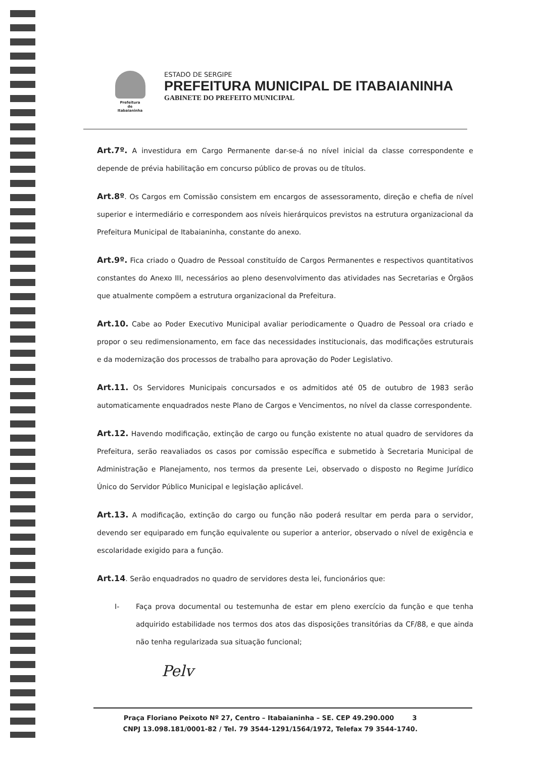Prefeitura
de
Itabaianinha
ESTADO DE SERGIPE
PREFEITURA MUNICIPAL DE ITABAIANINHA
GABINETE DO PREFEITO MUNICIPAL
Art.7º. A investidura em Cargo Permanente dar-se-á no nível inicial da classe correspondente e depende de prévia habilitação em concurso público de provas ou de títulos.
Art.8º. Os Cargos em Comissão consistem em encargos de assessoramento, direção e chefia de nível superior e intermediário e correspondem aos níveis hierárquicos previstos na estrutura organizacional da Prefeitura Municipal de Itabaianinha, constante do anexo.
Art.9º. Fica criado o Quadro de Pessoal constituído de Cargos Permanentes e respectivos quantitativos constantes do Anexo III, necessários ao pleno desenvolvimento das atividades nas Secretarias e Órgãos que atualmente compõem a estrutura organizacional da Prefeitura.
Art.10. Cabe ao Poder Executivo Municipal avaliar periodicamente o Quadro de Pessoal ora criado e propor o seu redimensionamento, em face das necessidades institucionais, das modificações estruturais e da modernização dos processos de trabalho para aprovação do Poder Legislativo.
Art.11. Os Servidores Municipais concursados e os admitidos até 05 de outubro de 1983 serão automaticamente enquadrados neste Plano de Cargos e Vencimentos, no nível da classe correspondente.
Art.12. Havendo modificação, extinção de cargo ou função existente no atual quadro de servidores da Prefeitura, serão reavaliados os casos por comissão específica e submetido à Secretaria Municipal de Administração e Planejamento, nos termos da presente Lei, observado o disposto no Regime Jurídico Único do Servidor Público Municipal e legislação aplicável.
Art.13. A modificação, extinção do cargo ou função não poderá resultar em perda para o servidor, devendo ser equiparado em função equivalente ou superior a anterior, observado o nível de exigência e escolaridade exigido para a função.
Art.14. Serão enquadrados no quadro de servidores desta lei, funcionários que:
I- Faça prova documental ou testemunha de estar em pleno exercício da função e que tenha adquirido estabilidade nos termos dos atos das disposições transitórias da CF/88, e que ainda não tenha regularizada sua situação funcional;
Pelv
Praça Floriano Peixoto Nº 27, Centro – Itabaianinha – SE. CEP 49.290.000 3
CNPJ 13.098.181/0001-82 / Tel. 79 3544-1291/1564/1972, Telefax 79 3544-1740.